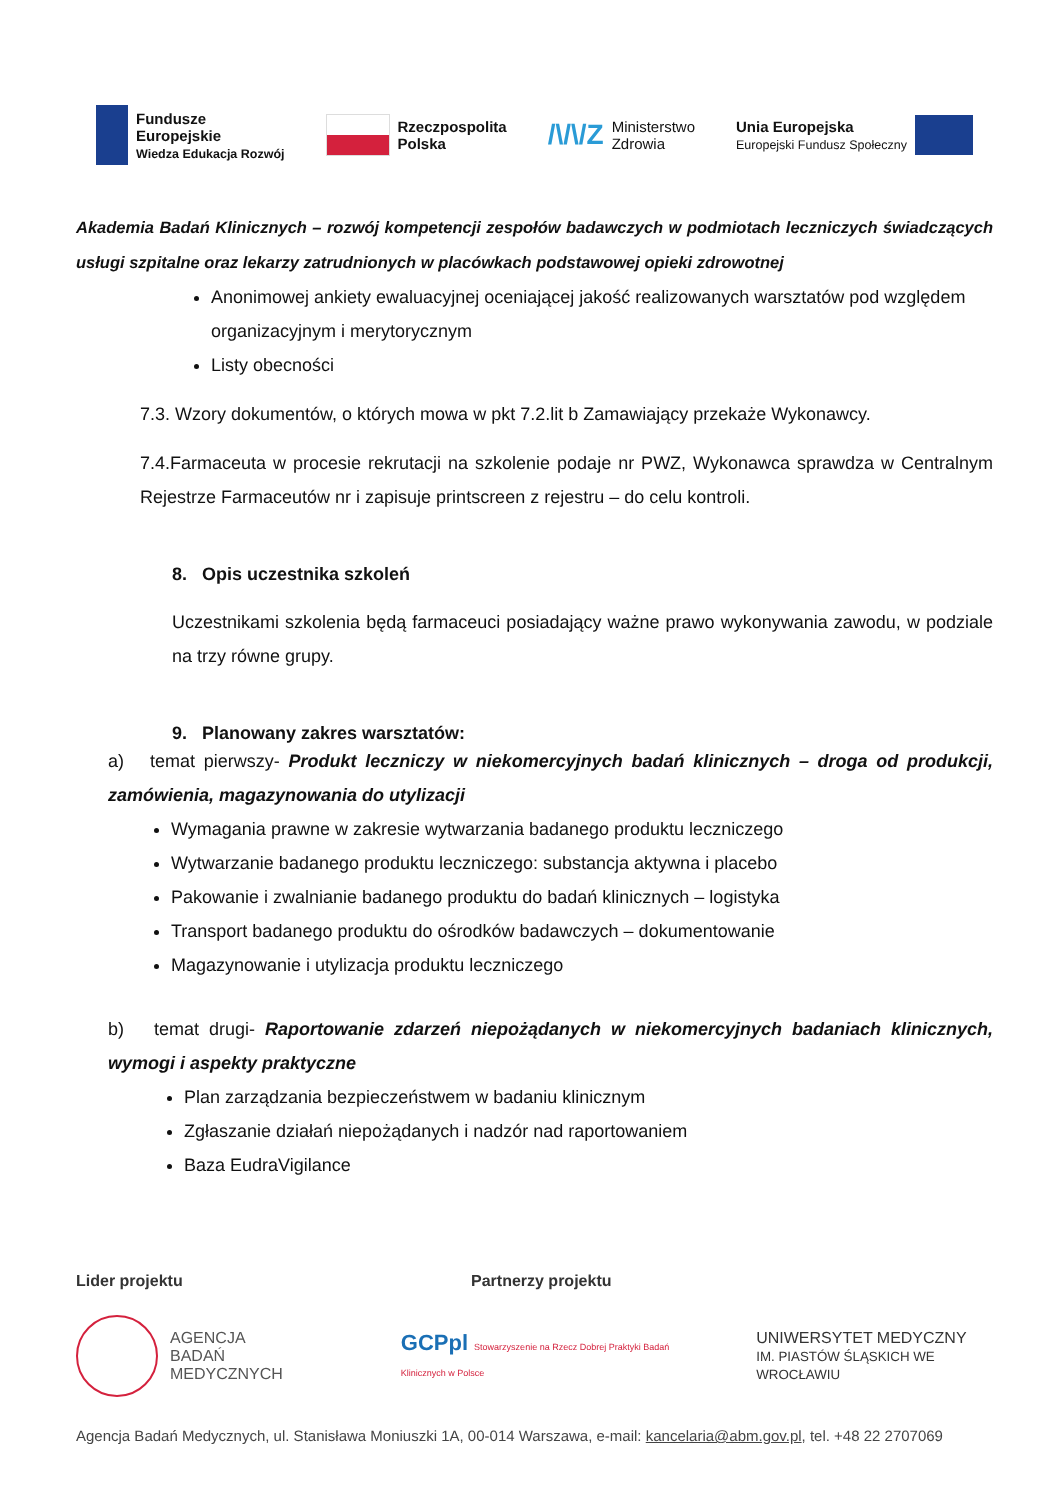Fundusze
Europejskie
Wiedza Edukacja Rozwój
Rzeczpospolita
Polska
/\/\/Z Ministerstwo
Zdrowia
Unia Europejska
Europejski Fundusz Społeczny
Akademia Badań Klinicznych – rozwój kompetencji zespołów badawczych w podmiotach leczniczych świadczących usługi szpitalne oraz lekarzy zatrudnionych w placówkach podstawowej opieki zdrowotnej
Anonimowej ankiety ewaluacyjnej oceniającej jakość realizowanych warsztatów pod względem organizacyjnym i merytorycznym
Listy obecności
7.3. Wzory dokumentów, o których mowa w pkt 7.2.lit b Zamawiający przekaże Wykonawcy.
7.4.Farmaceuta w procesie rekrutacji na szkolenie podaje nr PWZ, Wykonawca sprawdza w Centralnym Rejestrze Farmaceutów nr i zapisuje printscreen z rejestru – do celu kontroli.
8. Opis uczestnika szkoleń
Uczestnikami szkolenia będą farmaceuci posiadający ważne prawo wykonywania zawodu, w podziale na trzy równe grupy.
9. Planowany zakres warsztatów:
a) temat pierwszy- Produkt leczniczy w niekomercyjnych badań klinicznych – droga od produkcji, zamówienia, magazynowania do utylizacji
Wymagania prawne w zakresie wytwarzania badanego produktu leczniczego
Wytwarzanie badanego produktu leczniczego: substancja aktywna i placebo
Pakowanie i zwalnianie badanego produktu do badań klinicznych – logistyka
Transport badanego produktu do ośrodków badawczych – dokumentowanie
Magazynowanie i utylizacja produktu leczniczego
b) temat drugi- Raportowanie zdarzeń niepożądanych w niekomercyjnych badaniach klinicznych, wymogi i aspekty praktyczne
Plan zarządzania bezpieczeństwem w badaniu klinicznym
Zgłaszanie działań niepożądanych i nadzór nad raportowaniem
Baza EudraVigilance
Lider projektu Partnerzy projektu
AGENCJA
BADAŃ
MEDYCZNYCH
GCPpl Stowarzyszenie na Rzecz Dobrej Praktyki Badań Klinicznych w Polsce
UNIWERSYTET MEDYCZNY
IM. PIASTÓW ŚLĄSKICH WE WROCŁAWIU
Agencja Badań Medycznych, ul. Stanisława Moniuszki 1A, 00-014 Warszawa, e-mail: kancelaria@abm.gov.pl, tel. +48 22 2707069